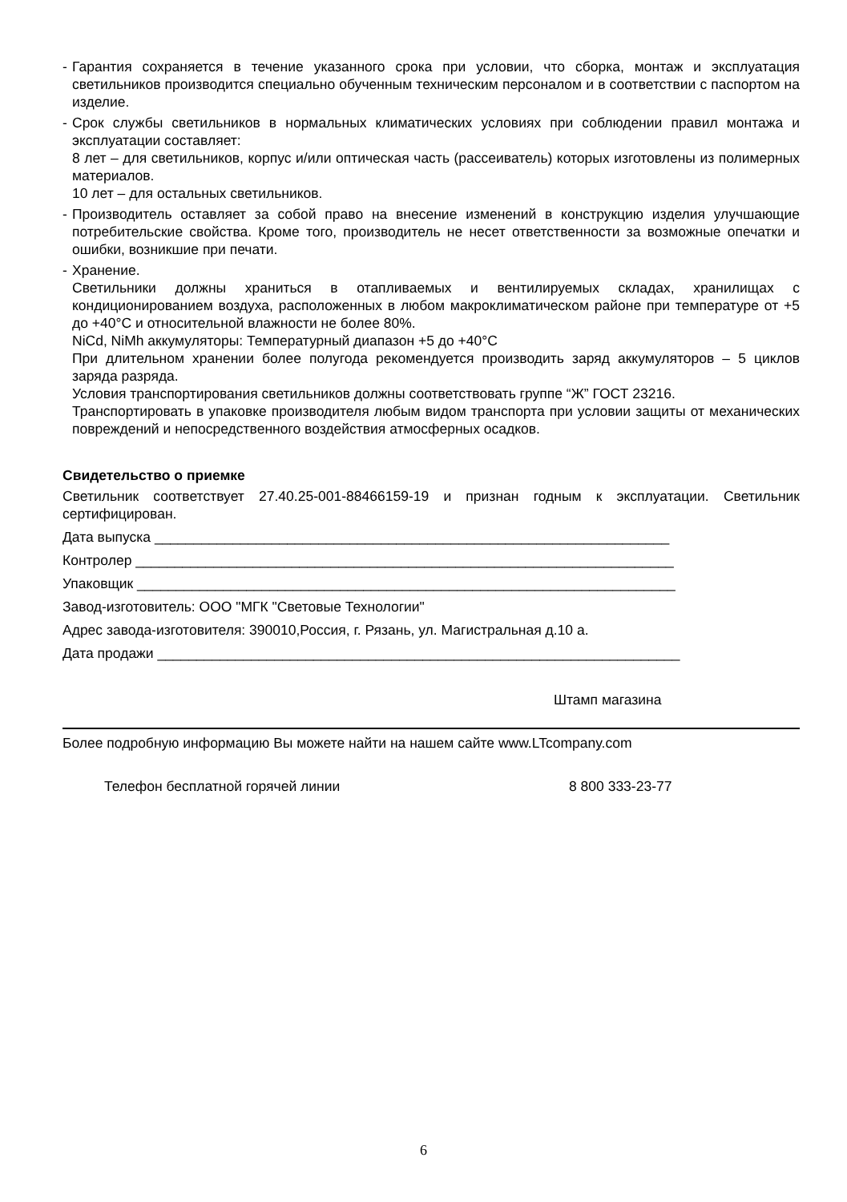- Гарантия сохраняется в течение указанного срока при условии, что сборка, монтаж и эксплуатация светильников производится специально обученным техническим персоналом и в соответствии с паспортом на изделие.
- Срок службы светильников в нормальных климатических условиях при соблюдении правил монтажа и эксплуатации составляет:
8 лет – для светильников, корпус и/или оптическая часть (рассеиватель) которых изготовлены из полимерных материалов.
10 лет – для остальных светильников.
- Производитель оставляет за собой право на внесение изменений в конструкцию изделия улучшающие потребительские свойства. Кроме того, производитель не несет ответственности за возможные опечатки и ошибки, возникшие при печати.
- Хранение.
Светильники должны храниться в отапливаемых и вентилируемых складах, хранилищах с кондиционированием воздуха, расположенных в любом макроклиматическом районе при температуре от +5 до +40°С и относительной влажности не более 80%.
NiCd, NiMh аккумуляторы: Температурный диапазон +5 до +40°С
При длительном хранении более полугода рекомендуется производить заряд аккумуляторов – 5 циклов заряда разряда.
Условия транспортирования светильников должны соответствовать группе “Ж” ГОСТ 23216.
Транспортировать в упаковке производителя любым видом транспорта при условии защиты от механических повреждений и непосредственного воздействия атмосферных осадков.
Свидетельство о приемке
Светильник соответствует 27.40.25-001-88466159-19 и признан годным к эксплуатации. Светильник сертифицирован.
Дата выпуска __________________________________________________________________
Контролер _____________________________________________________________________
Упаковщик _____________________________________________________________________
Завод-изготовитель: ООО "МГК "Световые Технологии"
Адрес завода-изготовителя: 390010,Россия, г. Рязань, ул. Магистральная д.10 а.
Дата продажи ___________________________________________________________________
Штамп магазина
Более подробную информацию Вы можете найти на нашем сайте www.LTcompany.com
Телефон бесплатной горячей линии 8 800 333-23-77
6